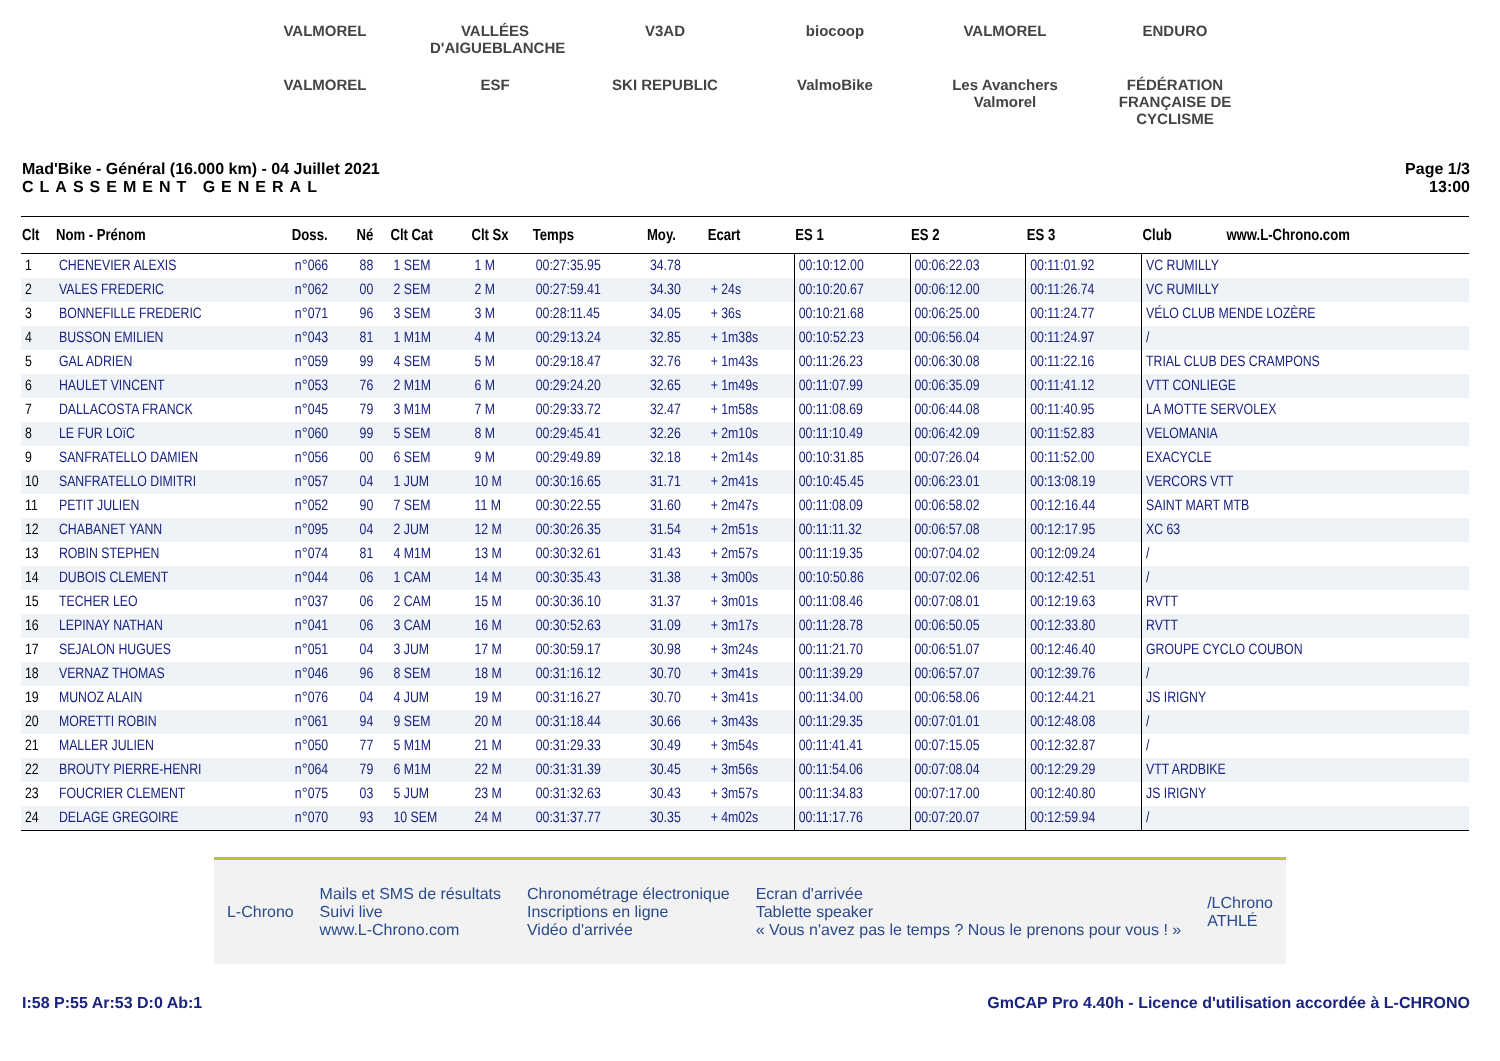VALMOREL VALLÉES D'AIGUEBLANCHE V3AD biocoop VALMOREL ENDURO VALMOREL ESF SKI REPUBLIC ValmoBike Les Avanchers Valmorel FÉDÉRATION FRANÇAISE DE CYCLISME
Mad'Bike - Général (16.000 km) - 04 Juillet 2021
CLASSEMENT GENERAL
Page 1/3
13:00
| Clt | Nom - Prénom | Doss. | Né | Clt Cat | Clt Sx | Temps | Moy. | Ecart | ES 1 | ES 2 | ES 3 | Club www.L-Chrono.com |
| --- | --- | --- | --- | --- | --- | --- | --- | --- | --- | --- | --- | --- |
| 1 | CHENEVIER ALEXIS | n°066 | 88 | 1 SEM | 1 M | 00:27:35.95 | 34.78 | | 00:10:12.00 | 00:06:22.03 | 00:11:01.92 | VC RUMILLY |
| 2 | VALES FREDERIC | n°062 | 00 | 2 SEM | 2 M | 00:27:59.41 | 34.30 | + 24s | 00:10:20.67 | 00:06:12.00 | 00:11:26.74 | VC RUMILLY |
| 3 | BONNEFILLE FREDERIC | n°071 | 96 | 3 SEM | 3 M | 00:28:11.45 | 34.05 | + 36s | 00:10:21.68 | 00:06:25.00 | 00:11:24.77 | VÉLO CLUB MENDE LOZÈRE |
| 4 | BUSSON EMILIEN | n°043 | 81 | 1 M1M | 4 M | 00:29:13.24 | 32.85 | + 1m38s | 00:10:52.23 | 00:06:56.04 | 00:11:24.97 | / |
| 5 | GAL ADRIEN | n°059 | 99 | 4 SEM | 5 M | 00:29:18.47 | 32.76 | + 1m43s | 00:11:26.23 | 00:06:30.08 | 00:11:22.16 | TRIAL CLUB DES CRAMPONS |
| 6 | HAULET VINCENT | n°053 | 76 | 2 M1M | 6 M | 00:29:24.20 | 32.65 | + 1m49s | 00:11:07.99 | 00:06:35.09 | 00:11:41.12 | VTT CONLIEGE |
| 7 | DALLACOSTA FRANCK | n°045 | 79 | 3 M1M | 7 M | 00:29:33.72 | 32.47 | + 1m58s | 00:11:08.69 | 00:06:44.08 | 00:11:40.95 | LA MOTTE SERVOLEX |
| 8 | LE FUR LOïC | n°060 | 99 | 5 SEM | 8 M | 00:29:45.41 | 32.26 | + 2m10s | 00:11:10.49 | 00:06:42.09 | 00:11:52.83 | VELOMANIA |
| 9 | SANFRATELLO DAMIEN | n°056 | 00 | 6 SEM | 9 M | 00:29:49.89 | 32.18 | + 2m14s | 00:10:31.85 | 00:07:26.04 | 00:11:52.00 | EXACYCLE |
| 10 | SANFRATELLO DIMITRI | n°057 | 04 | 1 JUM | 10 M | 00:30:16.65 | 31.71 | + 2m41s | 00:10:45.45 | 00:06:23.01 | 00:13:08.19 | VERCORS VTT |
| 11 | PETIT JULIEN | n°052 | 90 | 7 SEM | 11 M | 00:30:22.55 | 31.60 | + 2m47s | 00:11:08.09 | 00:06:58.02 | 00:12:16.44 | SAINT MART MTB |
| 12 | CHABANET YANN | n°095 | 04 | 2 JUM | 12 M | 00:30:26.35 | 31.54 | + 2m51s | 00:11:11.32 | 00:06:57.08 | 00:12:17.95 | XC 63 |
| 13 | ROBIN STEPHEN | n°074 | 81 | 4 M1M | 13 M | 00:30:32.61 | 31.43 | + 2m57s | 00:11:19.35 | 00:07:04.02 | 00:12:09.24 | / |
| 14 | DUBOIS CLEMENT | n°044 | 06 | 1 CAM | 14 M | 00:30:35.43 | 31.38 | + 3m00s | 00:10:50.86 | 00:07:02.06 | 00:12:42.51 | / |
| 15 | TECHER LEO | n°037 | 06 | 2 CAM | 15 M | 00:30:36.10 | 31.37 | + 3m01s | 00:11:08.46 | 00:07:08.01 | 00:12:19.63 | RVTT |
| 16 | LEPINAY NATHAN | n°041 | 06 | 3 CAM | 16 M | 00:30:52.63 | 31.09 | + 3m17s | 00:11:28.78 | 00:06:50.05 | 00:12:33.80 | RVTT |
| 17 | SEJALON HUGUES | n°051 | 04 | 3 JUM | 17 M | 00:30:59.17 | 30.98 | + 3m24s | 00:11:21.70 | 00:06:51.07 | 00:12:46.40 | GROUPE CYCLO COUBON |
| 18 | VERNAZ THOMAS | n°046 | 96 | 8 SEM | 18 M | 00:31:16.12 | 30.70 | + 3m41s | 00:11:39.29 | 00:06:57.07 | 00:12:39.76 | / |
| 19 | MUNOZ ALAIN | n°076 | 04 | 4 JUM | 19 M | 00:31:16.27 | 30.70 | + 3m41s | 00:11:34.00 | 00:06:58.06 | 00:12:44.21 | JS IRIGNY |
| 20 | MORETTI ROBIN | n°061 | 94 | 9 SEM | 20 M | 00:31:18.44 | 30.66 | + 3m43s | 00:11:29.35 | 00:07:01.01 | 00:12:48.08 | / |
| 21 | MALLER JULIEN | n°050 | 77 | 5 M1M | 21 M | 00:31:29.33 | 30.49 | + 3m54s | 00:11:41.41 | 00:07:15.05 | 00:12:32.87 | / |
| 22 | BROUTY PIERRE-HENRI | n°064 | 79 | 6 M1M | 22 M | 00:31:31.39 | 30.45 | + 3m56s | 00:11:54.06 | 00:07:08.04 | 00:12:29.29 | VTT ARDBIKE |
| 23 | FOUCRIER CLEMENT | n°075 | 03 | 5 JUM | 23 M | 00:31:32.63 | 30.43 | + 3m57s | 00:11:34.83 | 00:07:17.00 | 00:12:40.80 | JS IRIGNY |
| 24 | DELAGE GREGOIRE | n°070 | 93 | 10 SEM | 24 M | 00:31:37.77 | 30.35 | + 4m02s | 00:11:17.76 | 00:07:20.07 | 00:12:59.94 | / |
L-Chrono
Mails et SMS de résultats
Suivi live
www.L-Chrono.com
Chronométrage électronique
Inscriptions en ligne
Vidéo d'arrivée
Ecran d'arrivée
Tablette speaker
« Vous n'avez pas le temps ? Nous le prenons pour vous ! »
/LChrono
ATHLÉ
I:58 P:55 Ar:53 D:0 Ab:1 GmCAP Pro 4.40h - Licence d'utilisation accordée à L-CHRONO